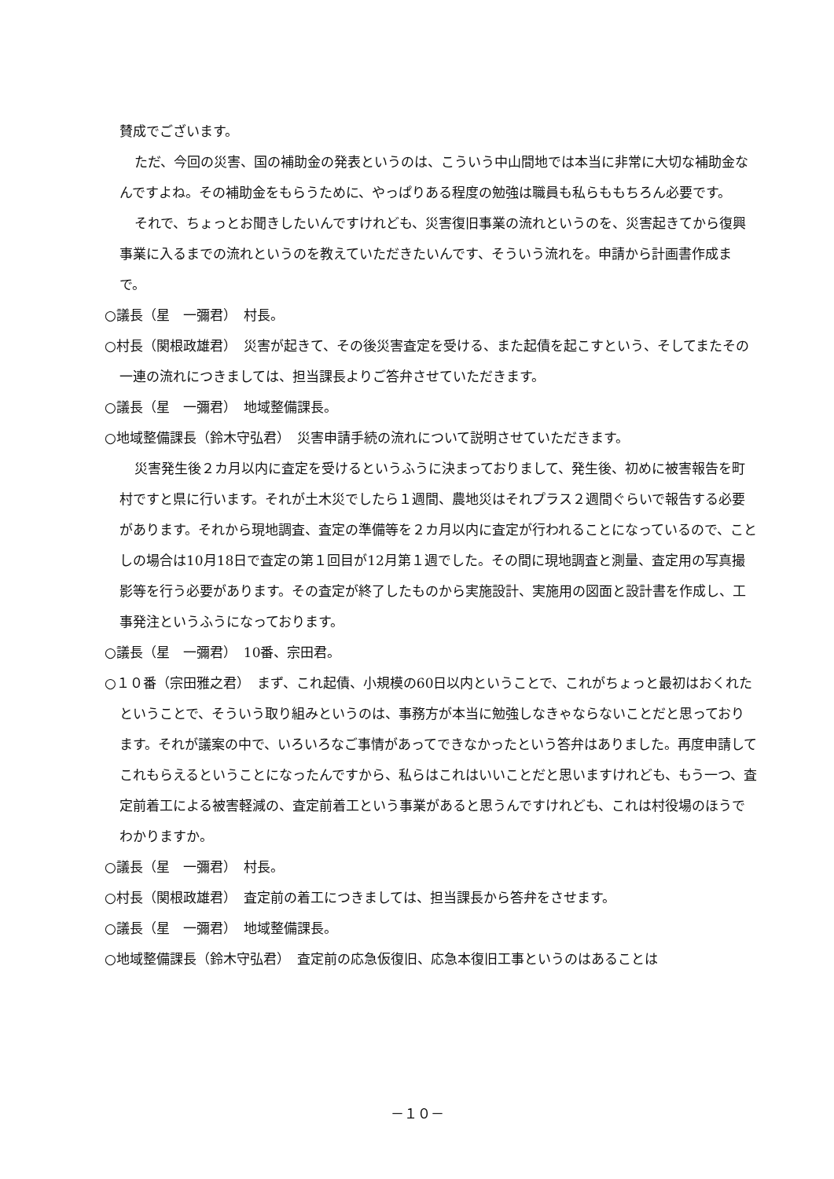賛成でございます。
ただ、今回の災害、国の補助金の発表というのは、こういう中山間地では本当に非常に大切な補助金なんですよね。その補助金をもらうために、やっぱりある程度の勉強は職員も私らももちろん必要です。
それで、ちょっとお聞きしたいんですけれども、災害復旧事業の流れというのを、災害起きてから復興事業に入るまでの流れというのを教えていただきたいんです、そういう流れを。申請から計画書作成まで。
○議長（星　一彌君）　村長。
○村長（関根政雄君）　災害が起きて、その後災害査定を受ける、また起債を起こすという、そしてまたその一連の流れにつきましては、担当課長よりご答弁させていただきます。
○議長（星　一彌君）　地域整備課長。
○地域整備課長（鈴木守弘君）　災害申請手続の流れについて説明させていただきます。
災害発生後２カ月以内に査定を受けるというふうに決まっておりまして、発生後、初めに被害報告を町村ですと県に行います。それが土木災でしたら１週間、農地災はそれプラス２週間ぐらいで報告する必要があります。それから現地調査、査定の準備等を２カ月以内に査定が行われることになっているので、ことしの場合は10月18日で査定の第１回目が12月第１週でした。その間に現地調査と測量、査定用の写真撮影等を行う必要があります。その査定が終了したものから実施設計、実施用の図面と設計書を作成し、工事発注というふうになっております。
○議長（星　一彌君）　10番、宗田君。
○１０番（宗田雅之君）　まず、これ起債、小規模の60日以内ということで、これがちょっと最初はおくれたということで、そういう取り組みというのは、事務方が本当に勉強しなきゃならないことだと思っております。それが議案の中で、いろいろなご事情があってできなかったという答弁はありました。再度申請してこれもらえるということになったんですから、私らはこれはいいことだと思いますけれども、もう一つ、査定前着工による被害軽減の、査定前着工という事業があると思うんですけれども、これは村役場のほうでわかりますか。
○議長（星　一彌君）　村長。
○村長（関根政雄君）　査定前の着工につきましては、担当課長から答弁をさせます。
○議長（星　一彌君）　地域整備課長。
○地域整備課長（鈴木守弘君）　査定前の応急仮復旧、応急本復旧工事というのはあることは
－１０－